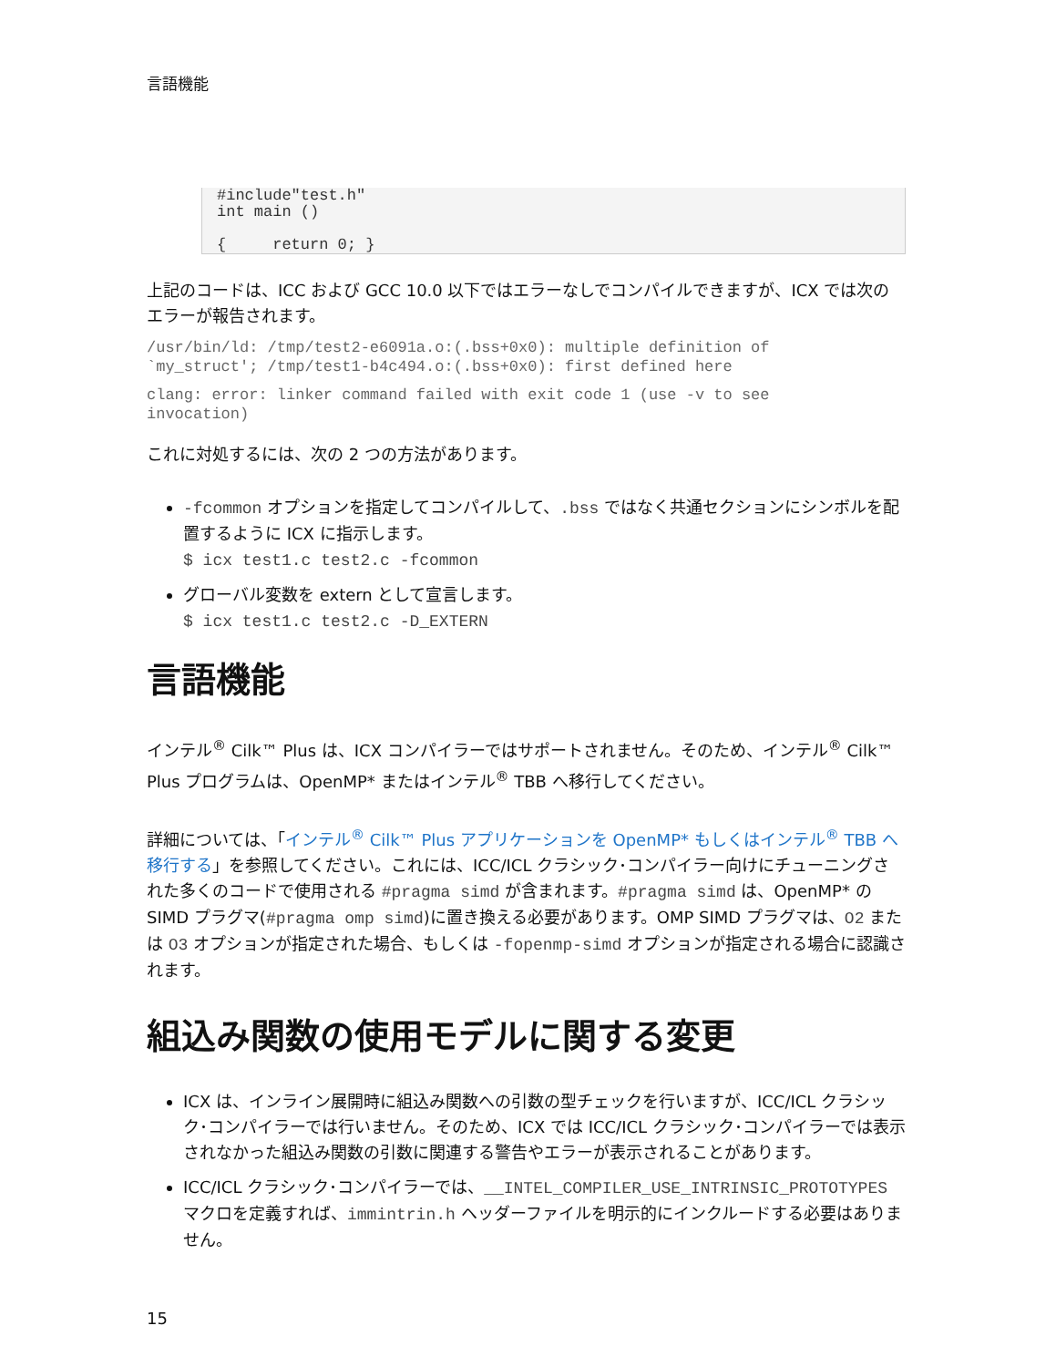言語機能
#include"test.h"
int main ()

{     return 0; }
上記のコードは、ICC および GCC 10.0 以下ではエラーなしでコンパイルできますが、ICX では次のエラーが報告されます。
/usr/bin/ld: /tmp/test2-e6091a.o:(.bss+0x0): multiple definition of
`my_struct'; /tmp/test1-b4c494.o:(.bss+0x0): first defined here
clang: error: linker command failed with exit code 1 (use -v to see
invocation)
これに対処するには、次の 2 つの方法があります。
-fcommon オプションを指定してコンパイルして、.bss ではなく共通セクションにシンボルを配置するように ICX に指示します。
$ icx test1.c test2.c -fcommon
グローバル変数を extern として宣言します。
$ icx test1.c test2.c -D_EXTERN
言語機能
インテル<sup>®</sup> Cilk™ Plus は、ICX コンパイラーではサポートされません。そのため、インテル<sup>®</sup> Cilk™ Plus プログラムは、OpenMP* またはインテル<sup>®</sup> TBB へ移行してください。
詳細については、「インテル<sup>®</sup> Cilk™ Plus アプリケーションを OpenMP* もしくはインテル<sup>®</sup> TBB へ移行する」を参照してください。これには、ICC/ICL クラシック･コンパイラー向けにチューニングされた多くのコードで使用される #pragma simd が含まれます。#pragma simd は、OpenMP* の SIMD プラグマ(#pragma omp simd)に置き換える必要があります。OMP SIMD プラグマは、O2 または O3 オプションが指定された場合、もしくは -fopenmp-simd オプションが指定される場合に認識されます。
組込み関数の使用モデルに関する変更
ICX は、インライン展開時に組込み関数への引数の型チェックを行いますが、ICC/ICL クラシック･コンパイラーでは行いません。そのため、ICX では ICC/ICL クラシック･コンパイラーでは表示されなかった組込み関数の引数に関連する警告やエラーが表示されることがあります。
ICC/ICL クラシック･コンパイラーでは、__INTEL_COMPILER_USE_INTRINSIC_PROTOTYPES マクロを定義すれば、immintrin.h ヘッダーファイルを明示的にインクルードする必要はありません。
15